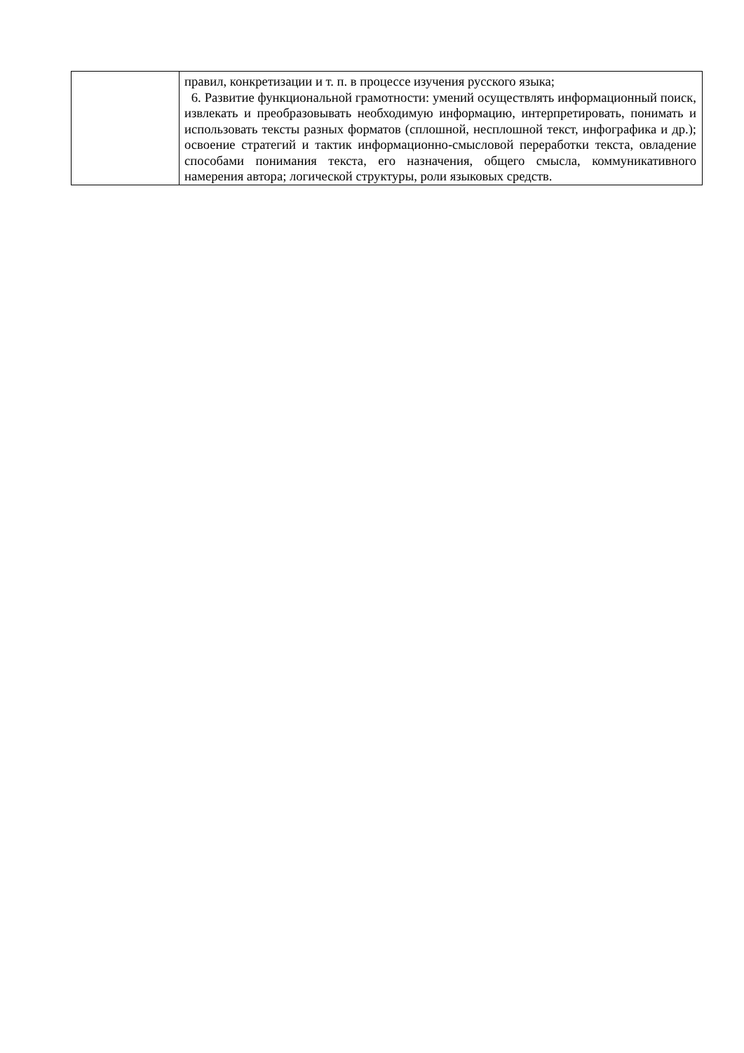| | правил, конкретизации и т. п. в процессе изучения русского языка; 6. Развитие функциональной грамотности: умений осуществлять информационный поиск, извлекать и преобразовывать необходимую информацию, интерпретировать, понимать и использовать тексты разных форматов (сплошной, несплошной текст, инфографика и др.); освоение стратегий и тактик информационно-смысловой переработки текста, овладение способами понимания текста, его назначения, общего смысла, коммуникативного намерения автора; логической структуры, роли языковых средств. |